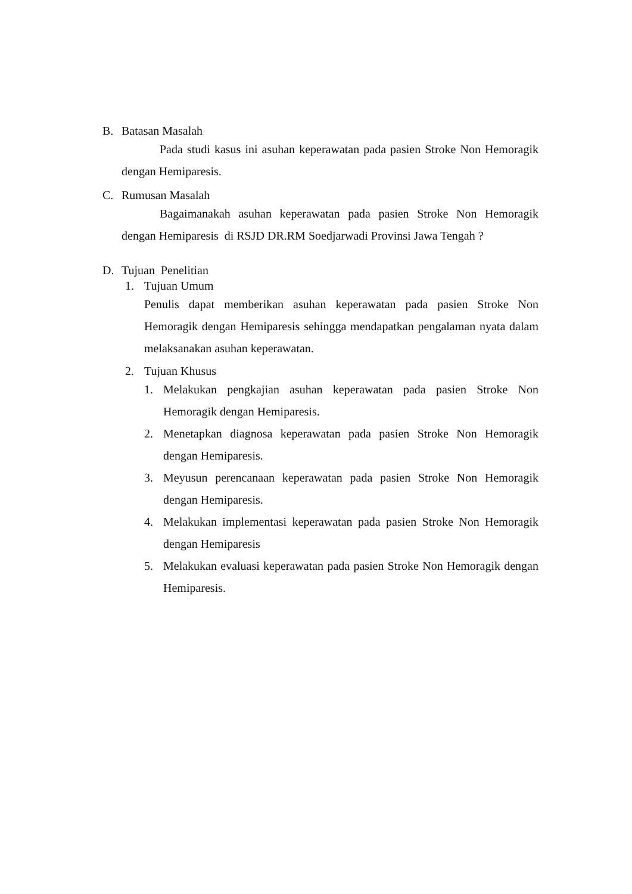B. Batasan Masalah
Pada studi kasus ini asuhan keperawatan pada pasien Stroke Non Hemoragik dengan Hemiparesis.
C. Rumusan Masalah
Bagaimanakah asuhan keperawatan pada pasien Stroke Non Hemoragik dengan Hemiparesis di RSJD DR.RM Soedjarwadi Provinsi Jawa Tengah ?
D. Tujuan Penelitian
1. Tujuan Umum
Penulis dapat memberikan asuhan keperawatan pada pasien Stroke Non Hemoragik dengan Hemiparesis sehingga mendapatkan pengalaman nyata dalam melaksanakan asuhan keperawatan.
2. Tujuan Khusus
1. Melakukan pengkajian asuhan keperawatan pada pasien Stroke Non Hemoragik dengan Hemiparesis.
2. Menetapkan diagnosa keperawatan pada pasien Stroke Non Hemoragik dengan Hemiparesis.
3. Meyusun perencanaan keperawatan pada pasien Stroke Non Hemoragik dengan Hemiparesis.
4. Melakukan implementasi keperawatan pada pasien Stroke Non Hemoragik dengan Hemiparesis
5. Melakukan evaluasi keperawatan pada pasien Stroke Non Hemoragik dengan Hemiparesis.